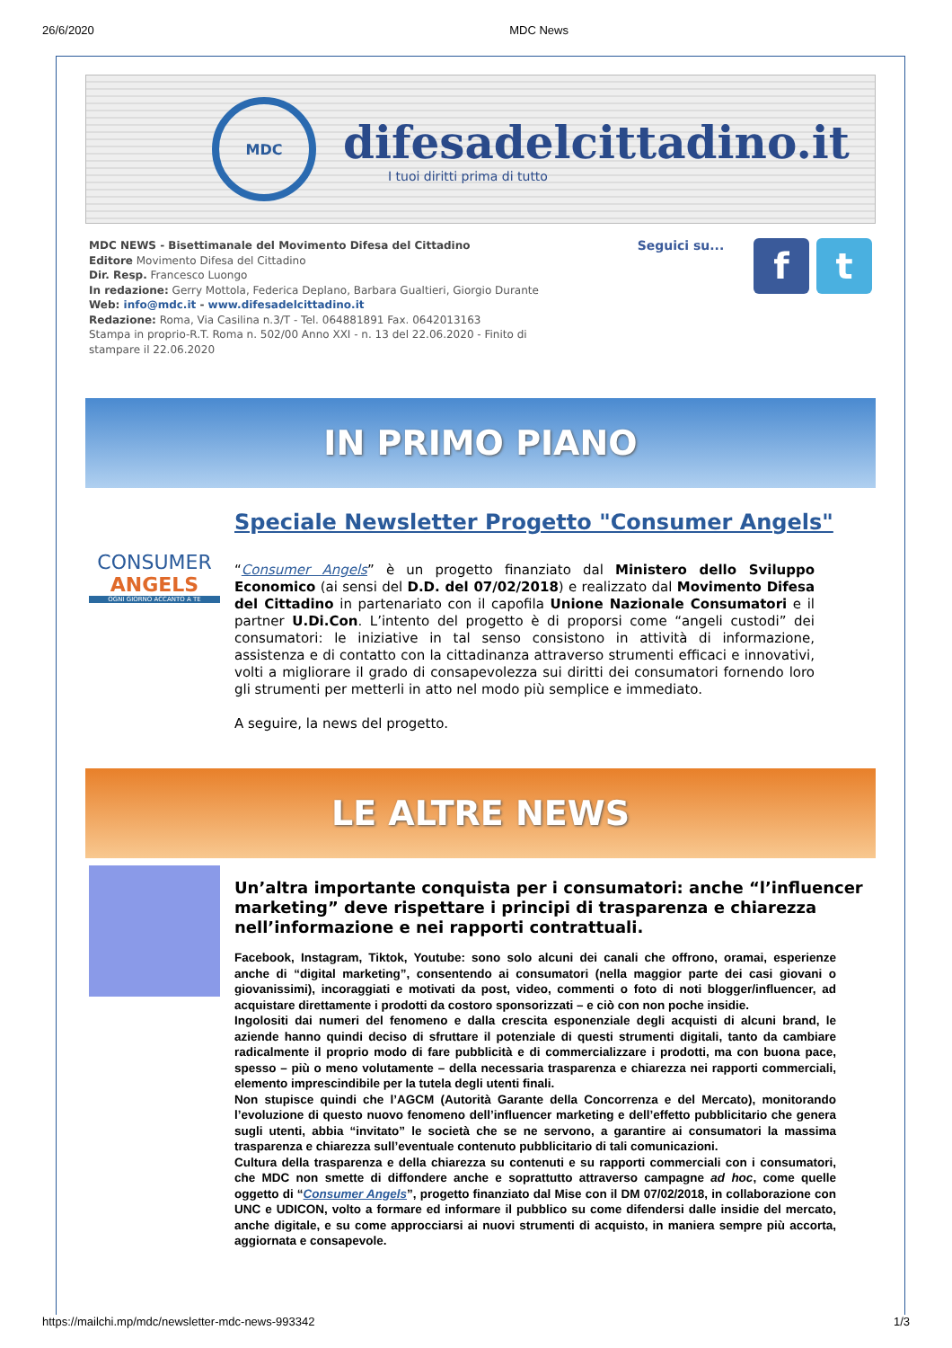26/6/2020 MDC News
MDC
difesadelcittadino.it
I tuoi diritti prima di tutto
MDC NEWS - Bisettimanale del Movimento Difesa del Cittadino
Editore Movimento Difesa del Cittadino
Dir. Resp. Francesco Luongo
In redazione: Gerry Mottola, Federica Deplano, Barbara Gualtieri, Giorgio Durante
Web: info@mdc.it - www.difesadelcittadino.it
Redazione: Roma, Via Casilina n.3/T - Tel. 064881891 Fax. 0642013163
Stampa in proprio-R.T. Roma n. 502/00 Anno XXI - n. 13 del 22.06.2020 - Finito di stampare il 22.06.2020
Seguici su...
f t
IN PRIMO PIANO
CONSUMER
ANGELS
OGNI GIORNO ACCANTO A TE
Speciale Newsletter Progetto "Consumer Angels"
“Consumer Angels” è un progetto finanziato dal Ministero dello Sviluppo Economico (ai sensi del D.D. del 07/02/2018) e realizzato dal Movimento Difesa del Cittadino in partenariato con il capofila Unione Nazionale Consumatori e il partner U.Di.Con. L’intento del progetto è di proporsi come “angeli custodi” dei consumatori: le iniziative in tal senso consistono in attività di informazione, assistenza e di contatto con la cittadinanza attraverso strumenti efficaci e innovativi, volti a migliorare il grado di consapevolezza sui diritti dei consumatori fornendo loro gli strumenti per metterli in atto nel modo più semplice e immediato.
A seguire, la news del progetto.
LE ALTRE NEWS
Un’altra importante conquista per i consumatori: anche “l’influencer marketing” deve rispettare i principi di trasparenza e chiarezza nell’informazione e nei rapporti contrattuali.
Facebook, Instagram, Tiktok, Youtube: sono solo alcuni dei canali che offrono, oramai, esperienze anche di “digital marketing”, consentendo ai consumatori (nella maggior parte dei casi giovani o giovanissimi), incoraggiati e motivati da post, video, commenti o foto di noti blogger/influencer, ad acquistare direttamente i prodotti da costoro sponsorizzati – e ciò con non poche insidie.
Ingolositi dai numeri del fenomeno e dalla crescita esponenziale degli acquisti di alcuni brand, le aziende hanno quindi deciso di sfruttare il potenziale di questi strumenti digitali, tanto da cambiare radicalmente il proprio modo di fare pubblicità e di commercializzare i prodotti, ma con buona pace, spesso – più o meno volutamente – della necessaria trasparenza e chiarezza nei rapporti commerciali, elemento imprescindibile per la tutela degli utenti finali.
Non stupisce quindi che l’AGCM (Autorità Garante della Concorrenza e del Mercato), monitorando l’evoluzione di questo nuovo fenomeno dell’influencer marketing e dell’effetto pubblicitario che genera sugli utenti, abbia “invitato” le società che se ne servono, a garantire ai consumatori la massima trasparenza e chiarezza sull’eventuale contenuto pubblicitario di tali comunicazioni.
Cultura della trasparenza e della chiarezza su contenuti e su rapporti commerciali con i consumatori, che MDC non smette di diffondere anche e soprattutto attraverso campagne ad hoc, come quelle oggetto di “Consumer Angels”, progetto finanziato dal Mise con il DM 07/02/2018, in collaborazione con UNC e UDICON, volto a formare ed informare il pubblico su come difendersi dalle insidie del mercato, anche digitale, e su come approcciarsi ai nuovi strumenti di acquisto, in maniera sempre più accorta, aggiornata e consapevole.
https://mailchi.mp/mdc/newsletter-mdc-news-993342 1/3